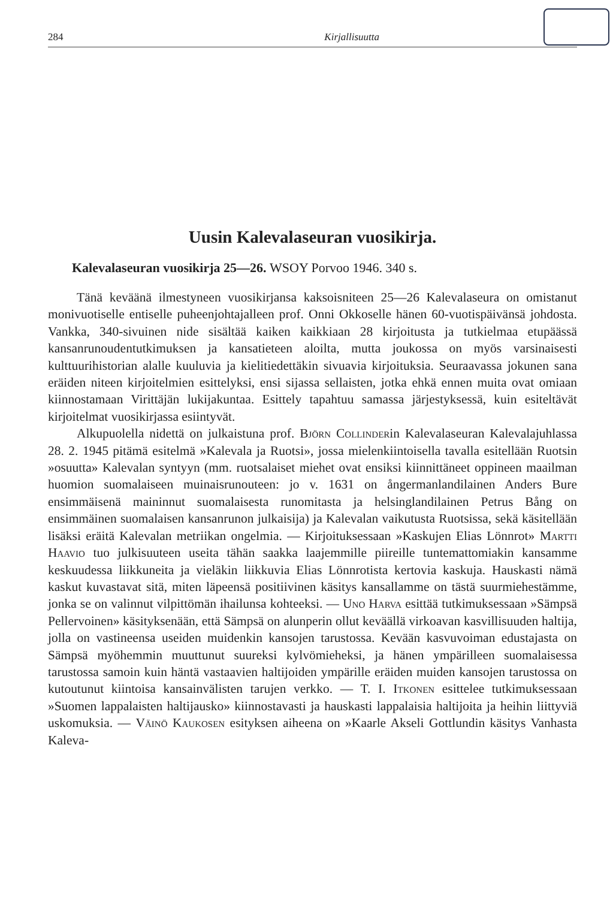284 Kirjallisuutta
Uusin Kalevalaseuran vuosikirja.
Kalevalaseuran vuosikirja 25—26. WSOY Porvoo 1946. 340 s.
Tänä keväänä ilmestyneen vuosikirjansa kaksoisniteen 25—26 Kalevalaseura on omistanut monivuotiselle entiselle puheenjohtajalleen prof. Onni Okkoselle hänen 60-vuotispäivänsä johdosta. Vankka, 340-sivuinen nide sisältää kaiken kaikkiaan 28 kirjoitusta ja tutkielmaa etupäässä kansanrunoudentutkimuksen ja kansatieteen aloilta, mutta joukossa on myös varsinaisesti kulttuurihistorian alalle kuuluvia ja kielitiedettäkin sivuavia kirjoituksia. Seuraavassa jokunen sana eräiden niteen kirjoitelmien esittelyksi, ensi sijassa sellaisten, jotka ehkä ennen muita ovat omiaan kiinnostamaan Virittäjän lukijakuntaa. Esittely tapahtuu samassa järjestyksessä, kuin esiteltävät kirjoitelmat vuosikirjassa esiintyvät.
Alkupuolella nidettä on julkaistuna prof. Björn Collinderin Kalevalaseuran Kalevalajuhlassa 28. 2. 1945 pitämä esitelmä »Kalevala ja Ruotsi», jossa mielenkiintoisella tavalla esitellään Ruotsin »osuutta» Kalevalan syntyyn (mm. ruotsalaiset miehet ovat ensiksi kiinnittäneet oppineen maailman huomion suomalaiseen muinaisrunouteen: jo v. 1631 on ångermanlandilainen Anders Bure ensimmäisenä maininnut suomalaisesta runomitasta ja helsinglandilainen Petrus Bång on ensimmäinen suomalaisen kansanrunon julkaisija) ja Kalevalan vaikutusta Ruotsissa, sekä käsitellään lisäksi eräitä Kalevalan metriikan ongelmia. — Kirjoituksessaan »Kaskujen Elias Lönnrot» Martti Haavio tuo julkisuuteen useita tähän saakka laajemmille piireille tuntemattomiakin kansamme keskuudessa liikkuneita ja vieläkin liikkuvia Elias Lönnrotista kertovia kaskuja. Hauskasti nämä kaskut kuvastavat sitä, miten läpeensä positiivinen käsitys kansallamme on tästä suurmiehestämme, jonka se on valinnut vilpittömän ihailunsa kohteeksi. — Uno Harva esittää tutkimuksessaan »Sämpsä Pellervoinen» käsityksenään, että Sämpsä on alunperin ollut keväällä virkoavan kasvillisuuden haltija, jolla on vastineensa useiden muidenkin kansojen tarustossa. Kevään kasvuvoiman edustajasta on Sämpsä myöhemmin muuttunut suureksi kylvömieheksi, ja hänen ympärilleen suomalaisessa tarustossa samoin kuin häntä vastaavien haltijoiden ympärille eräiden muiden kansojen tarustossa on kutoutunut kiintoisa kansainvälisten tarujen verkko. — T. I. Itkonen esittelee tutkimuksessaan »Suomen lappalaisten haltijausko» kiinnostavasti ja hauskasti lappalaisia haltijoita ja heihin liittyviä uskomuksia. — Väinö Kaukosen esityksen aiheena on »Kaarle Akseli Gottlundin käsitys Vanhasta Kaleva-